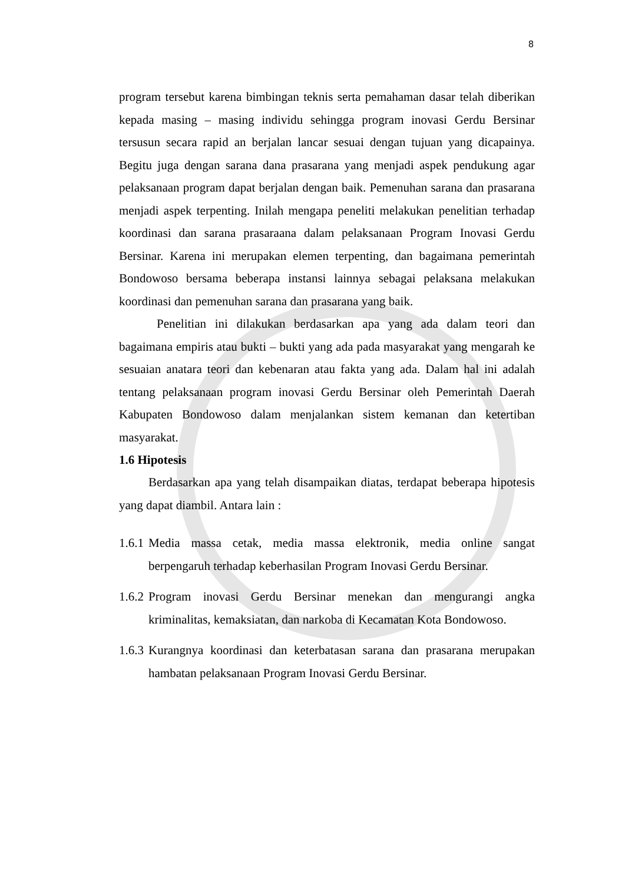8
program tersebut karena bimbingan teknis serta pemahaman dasar telah diberikan kepada masing – masing individu sehingga program inovasi Gerdu Bersinar tersusun secara rapid an berjalan lancar sesuai dengan tujuan yang dicapainya. Begitu juga dengan sarana dana prasarana yang menjadi aspek pendukung agar pelaksanaan program dapat berjalan dengan baik. Pemenuhan sarana dan prasarana menjadi aspek terpenting. Inilah mengapa peneliti melakukan penelitian terhadap koordinasi dan sarana prasaraana dalam pelaksanaan Program Inovasi Gerdu Bersinar. Karena ini merupakan elemen terpenting, dan bagaimana pemerintah Bondowoso bersama beberapa instansi lainnya sebagai pelaksana melakukan koordinasi dan pemenuhan sarana dan prasarana yang baik.
Penelitian ini dilakukan berdasarkan apa yang ada dalam teori dan bagaimana empiris atau bukti – bukti yang ada pada masyarakat yang mengarah ke sesuaian anatara teori dan kebenaran atau fakta yang ada. Dalam hal ini adalah tentang pelaksanaan program inovasi Gerdu Bersinar oleh Pemerintah Daerah Kabupaten Bondowoso dalam menjalankan sistem kemanan dan ketertiban masyarakat.
1.6 Hipotesis
Berdasarkan apa yang telah disampaikan diatas, terdapat beberapa hipotesis yang dapat diambil. Antara lain :
1.6.1
Media massa cetak, media massa elektronik, media online sangat berpengaruh terhadap keberhasilan Program Inovasi Gerdu Bersinar.
1.6.2
Program inovasi Gerdu Bersinar menekan dan mengurangi angka kriminalitas, kemaksiatan, dan narkoba di Kecamatan Kota Bondowoso.
1.6.3
Kurangnya koordinasi dan keterbatasan sarana dan prasarana merupakan hambatan pelaksanaan Program Inovasi Gerdu Bersinar.